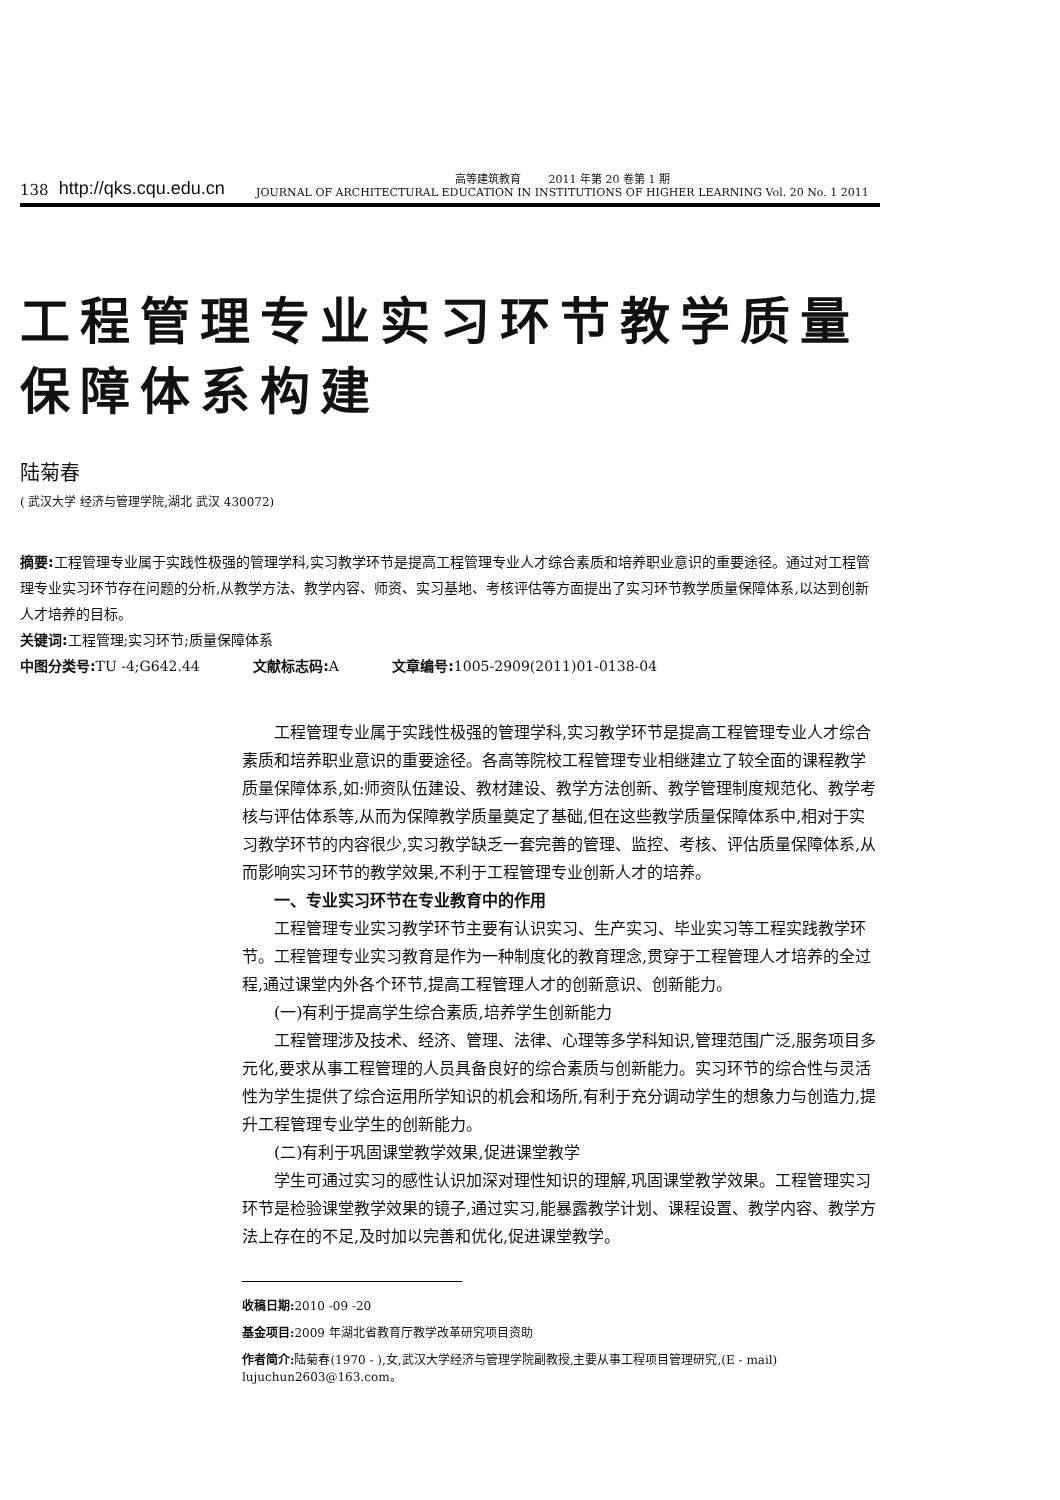138 http://qks.cqu.edu.cn
高等建筑教育 2011 年第 20 卷第 1 期
JOURNAL OF ARCHITECTURAL EDUCATION IN INSTITUTIONS OF HIGHER LEARNING Vol. 20 No. 1 2011
工程管理专业实习环节教学质量
保障体系构建
陆菊春
( 武汉大学 经济与管理学院,湖北 武汉 430072)
摘要: 工程管理专业属于实践性极强的管理学科,实习教学环节是提高工程管理专业人才综合素质和培养职业意识的重要途径。通过对工程管理专业实习环节存在问题的分析,从教学方法、教学内容、师资、实习基地、考核评估等方面提出了实习环节教学质量保障体系,以达到创新人才培养的目标。
关键词: 工程管理;实习环节;质量保障体系
中图分类号: TU -4;G642.44 文献标志码: A 文章编号: 1005-2909(2011)01-0138-04
工程管理专业属于实践性极强的管理学科,实习教学环节是提高工程管理专业人才综合素质和培养职业意识的重要途径。各高等院校工程管理专业相继建立了较全面的课程教学质量保障体系,如:师资队伍建设、教材建设、教学方法创新、教学管理制度规范化、教学考核与评估体系等,从而为保障教学质量奠定了基础,但在这些教学质量保障体系中,相对于实习教学环节的内容很少,实习教学缺乏一套完善的管理、监控、考核、评估质量保障体系,从而影响实习环节的教学效果,不利于工程管理专业创新人才的培养。
一、专业实习环节在专业教育中的作用
工程管理专业实习教学环节主要有认识实习、生产实习、毕业实习等工程实践教学环节。工程管理专业实习教育是作为一种制度化的教育理念,贯穿于工程管理人才培养的全过程,通过课堂内外各个环节,提高工程管理人才的创新意识、创新能力。
(一)有利于提高学生综合素质,培养学生创新能力
工程管理涉及技术、经济、管理、法律、心理等多学科知识,管理范围广泛,服务项目多元化,要求从事工程管理的人员具备良好的综合素质与创新能力。实习环节的综合性与灵活性为学生提供了综合运用所学知识的机会和场所,有利于充分调动学生的想象力与创造力,提升工程管理专业学生的创新能力。
(二)有利于巩固课堂教学效果,促进课堂教学
学生可通过实习的感性认识加深对理性知识的理解,巩固课堂教学效果。工程管理实习环节是检验课堂教学效果的镜子,通过实习,能暴露教学计划、课程设置、教学内容、教学方法上存在的不足,及时加以完善和优化,促进课堂教学。
收稿日期: 2010 -09 -20
基金项目: 2009 年湖北省教育厅教学改革研究项目资助
作者简介: 陆菊春(1970 - ),女,武汉大学经济与管理学院副教授,主要从事工程项目管理研究,(E - mail) lujuchun2603@163.com。